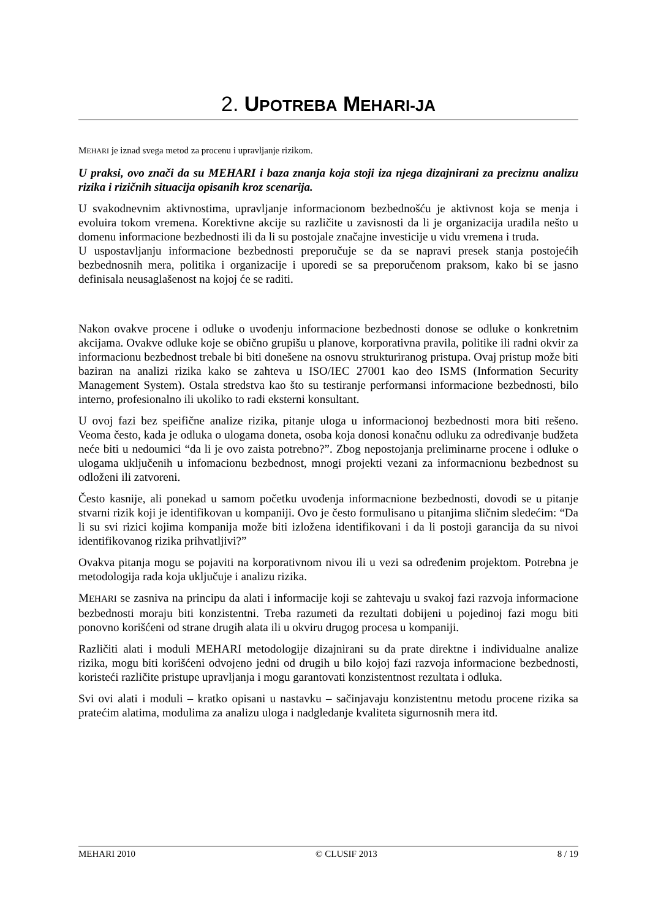2. UPOTREBA MEHARI-JA
MEHARI je iznad svega metod za procenu i upravljanje rizikom.
U praksi, ovo znači da su MEHARI i baza znanja koja stoji iza njega dizajnirani za preciznu analizu rizika i rizičnih situacija opisanih kroz scenarija.
U svakodnevnim aktivnostima, upravljanje informacionom bezbednošću je aktivnost koja se menja i evoluira tokom vremena. Korektivne akcije su različite u zavisnosti da li je organizacija uradila nešto u domenu informacione bezbednosti ili da li su postojale značajne investicije u vidu vremena i truda.
U uspostavljanju informacione bezbednosti preporučuje se da se napravi presek stanja postojećih bezbednosnih mera, politika i organizacije i uporedi se sa preporučenom praksom, kako bi se jasno definisala neusaglašenost na kojoj će se raditi.
Nakon ovakve procene i odluke o uvođenju informacione bezbednosti donose se odluke o konkretnim akcijama. Ovakve odluke koje se obično grupišu u planove, korporativna pravila, politike ili radni okvir za informacionu bezbednost trebale bi biti donešene na osnovu strukturiranog pristupa. Ovaj pristup može biti baziran na analizi rizika kako se zahteva u ISO/IEC 27001 kao deo ISMS (Information Security Management System). Ostala stredstva kao što su testiranje performansi informacione bezbednosti, bilo interno, profesionalno ili ukoliko to radi eksterni konsultant.
U ovoj fazi bez speifične analize rizika, pitanje uloga u informacionoj bezbednosti mora biti rešeno. Veoma često, kada je odluka o ulogama doneta, osoba koja donosi konačnu odluku za određivanje budžeta neće biti u nedoumici “da li je ovo zaista potrebno?”. Zbog nepostojanja preliminarne procene i odluke o ulogama uključenih u infomacionu bezbednost, mnogi projekti vezani za informacnionu bezbednost su odloženi ili zatvoreni.
Često kasnije, ali ponekad u samom početku uvođenja informacnione bezbednosti, dovodi se u pitanje stvarni rizik koji je identifikovan u kompaniji. Ovo je često formulisano u pitanjima sličnim sledećim: “Da li su svi rizici kojima kompanija može biti izložena identifikovani i da li postoji garancija da su nivoi identifikovanog rizika prihvatljivi?”
Ovakva pitanja mogu se pojaviti na korporativnom nivou ili u vezi sa određenim projektom. Potrebna je metodologija rada koja uključuje i analizu rizika.
MEHARI se zasniva na principu da alati i informacije koji se zahtevaju u svakoj fazi razvoja informacione bezbednosti moraju biti konzistentni. Treba razumeti da rezultati dobijeni u pojedinoj fazi mogu biti ponovno korišćeni od strane drugih alata ili u okviru drugog procesa u kompaniji.
Različiti alati i moduli MEHARI metodologije dizajnirani su da prate direktne i individualne analize rizika, mogu biti korišćeni odvojeno jedni od drugih u bilo kojoj fazi razvoja informacione bezbednosti, koristeći različite pristupe upravljanja i mogu garantovati konzistentnost rezultata i odluka.
Svi ovi alati i moduli – kratko opisani u nastavku – sačinjavaju konzistentnu metodu procene rizika sa pratećim alatima, modulima za analizu uloga i nadgledanje kvaliteta sigurnosnih mera itd.
MEHARI 2010 © CLUSIF 2013 8 / 19